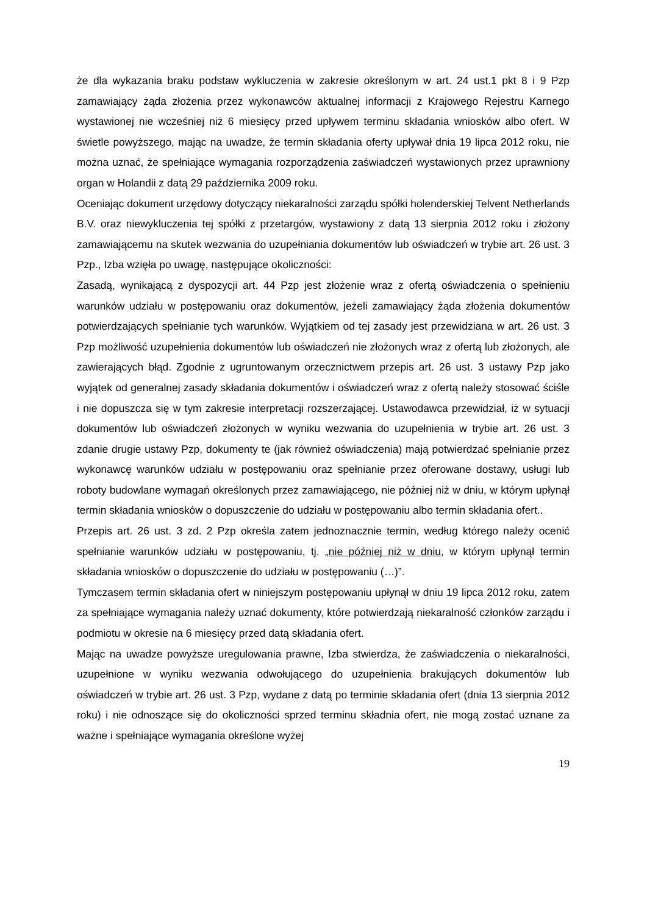że dla wykazania braku podstaw wykluczenia w zakresie określonym w art. 24 ust.1 pkt 8 i 9 Pzp zamawiający żąda złożenia przez wykonawców aktualnej informacji z Krajowego Rejestru Karnego wystawionej nie wcześniej niż 6 miesięcy przed upływem terminu składania wniosków albo ofert. W świetle powyższego, mając na uwadze, że termin składania oferty upływał dnia 19 lipca 2012 roku, nie można uznać, że spełniające wymagania rozporządzenia zaświadczeń wystawionych przez uprawniony organ w Holandii z datą 29 października 2009 roku.
Oceniając dokument urzędowy dotyczący niekaralności zarządu spółki holenderskiej Telvent Netherlands B.V. oraz niewykluczenia tej spółki z przetargów, wystawiony z datą 13 sierpnia 2012 roku i złożony zamawiającemu na skutek wezwania do uzupełniania dokumentów lub oświadczeń w trybie art. 26 ust. 3 Pzp., Izba wzięła po uwagę, następujące okoliczności:
Zasadą, wynikającą z dyspozycji art. 44 Pzp jest złożenie wraz z ofertą oświadczenia o spełnieniu warunków udziału w postępowaniu oraz dokumentów, jeżeli zamawiający żąda złożenia dokumentów potwierdzających spełnianie tych warunków. Wyjątkiem od tej zasady jest przewidziana w art. 26 ust. 3 Pzp możliwość uzupełnienia dokumentów lub oświadczeń nie złożonych wraz z ofertą lub złożonych, ale zawierających błąd. Zgodnie z ugruntowanym orzecznictwem przepis art. 26 ust. 3 ustawy Pzp jako wyjątek od generalnej zasady składania dokumentów i oświadczeń wraz z ofertą należy stosować ściśle i nie dopuszcza się w tym zakresie interpretacji rozszerzającej. Ustawodawca przewidział, iż w sytuacji dokumentów lub oświadczeń złożonych w wyniku wezwania do uzupełnienia w trybie art. 26 ust. 3 zdanie drugie ustawy Pzp, dokumenty te (jak również oświadczenia) mają potwierdzać spełnianie przez wykonawcę warunków udziału w postępowaniu oraz spełnianie przez oferowane dostawy, usługi lub roboty budowlane wymagań określonych przez zamawiającego, nie później niż w dniu, w którym upłynął termin składania wniosków o dopuszczenie do udziału w postępowaniu albo termin składania ofert..
Przepis art. 26 ust. 3 zd. 2 Pzp określa zatem jednoznacznie termin, według którego należy ocenić spełnianie warunków udziału w postępowaniu, tj. „nie później niż w dniu, w którym upłynął termin składania wniosków o dopuszczenie do udziału w postępowaniu (…)”.
Tymczasem termin składania ofert w niniejszym postępowaniu upłynął w dniu 19 lipca 2012 roku, zatem za spełniające wymagania należy uznać dokumenty, które potwierdzają niekaralność członków zarządu i podmiotu w okresie na 6 miesięcy przed datą składania ofert.
Mając na uwadze powyższe uregulowania prawne, Izba stwierdza, że zaświadczenia o niekaralności, uzupełnione w wyniku wezwania odwołującego do uzupełnienia brakujących dokumentów lub oświadczeń w trybie art. 26 ust. 3 Pzp, wydane z datą po terminie składania ofert (dnia 13 sierpnia 2012 roku) i nie odnoszące się do okoliczności sprzed terminu składnia ofert, nie mogą zostać uznane za ważne i spełniające wymagania określone wyżej
19